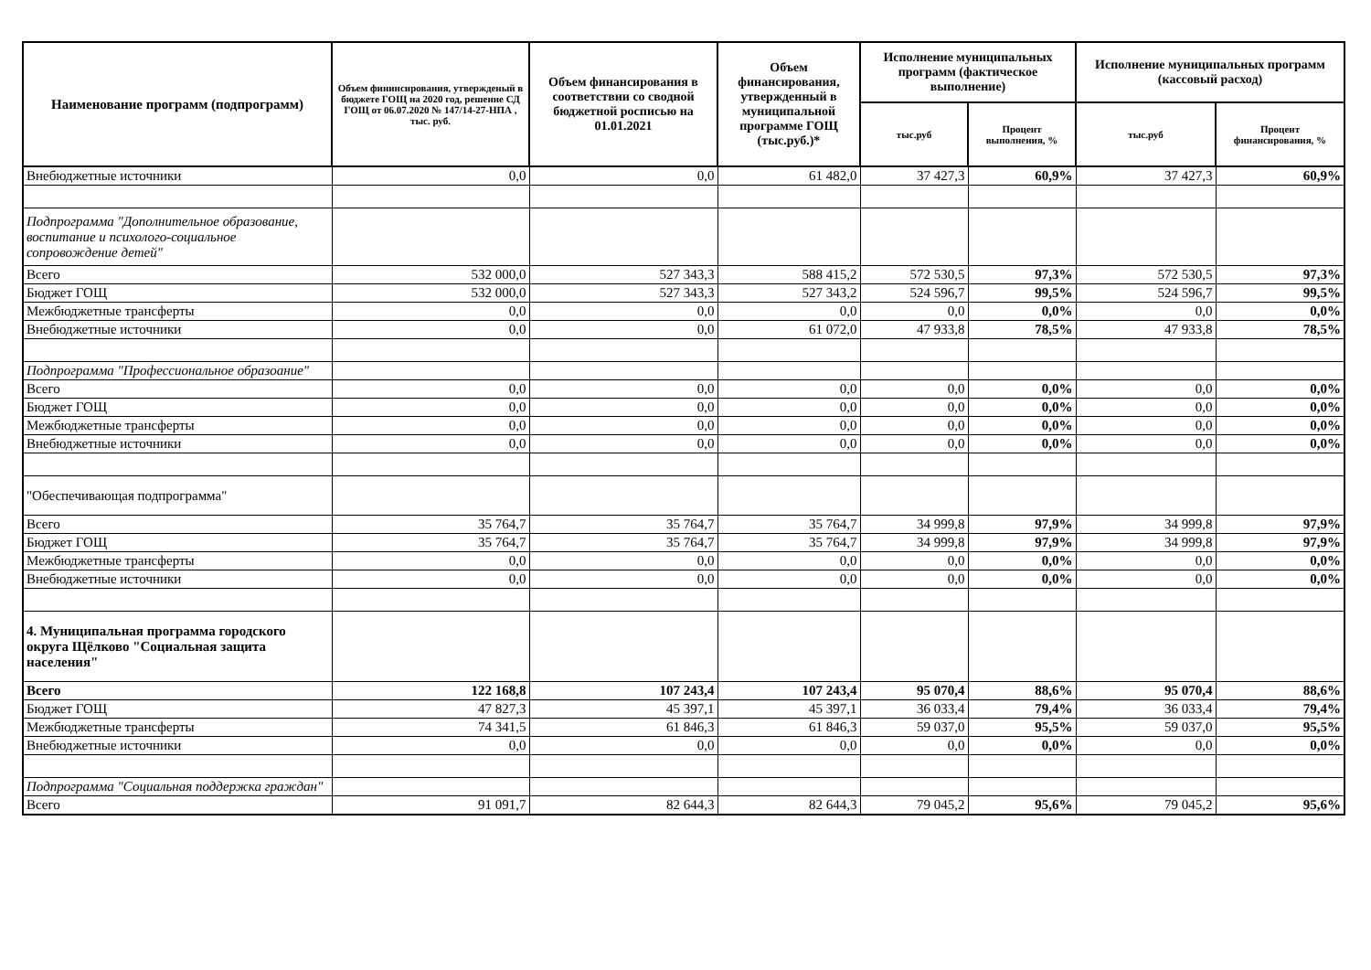| Наименование программ (подпрограмм) | Объем фининсирования, утвержденый в бюджете ГОЩ на 2020 год, решение СД ГОЩ от 06.07.2020 № 147/14-27-НПА , тыс. руб. | Объем финансирования в соответствии со сводной бюджетной росписью на 01.01.2021 | Объем финансирования, утвержденный в муниципальной программе ГОЩ (тыс.руб.)* | Исполнение муниципальных программ (фактическое выполнение) | | Исполнение муниципальных программ (кассовый расход) | |
| --- | --- | --- | --- | --- | --- | --- | --- |
| | | | | тыс.руб | Процент выполнения, % | тыс.руб | Процент финансирования, % |
| Внебюджетные источники | 0,0 | 0,0 | 61 482,0 | 37 427,3 | 60,9% | 37 427,3 | 60,9% |
| Подпрограмма "Дополнительное образование, воспитание и психолого-социальное сопровождение детей" | | | | | | | |
| Всего | 532 000,0 | 527 343,3 | 588 415,2 | 572 530,5 | 97,3% | 572 530,5 | 97,3% |
| Бюджет ГОЩ | 532 000,0 | 527 343,3 | 527 343,2 | 524 596,7 | 99,5% | 524 596,7 | 99,5% |
| Межбюджетные трансферты | 0,0 | 0,0 | 0,0 | 0,0 | 0,0% | 0,0 | 0,0% |
| Внебюджетные источники | 0,0 | 0,0 | 61 072,0 | 47 933,8 | 78,5% | 47 933,8 | 78,5% |
| Подпрограмма "Профессиональное образоание" | | | | | | | |
| Всего | 0,0 | 0,0 | 0,0 | 0,0 | 0,0% | 0,0 | 0,0% |
| Бюджет ГОЩ | 0,0 | 0,0 | 0,0 | 0,0 | 0,0% | 0,0 | 0,0% |
| Межбюджетные трансферты | 0,0 | 0,0 | 0,0 | 0,0 | 0,0% | 0,0 | 0,0% |
| Внебюджетные источники | 0,0 | 0,0 | 0,0 | 0,0 | 0,0% | 0,0 | 0,0% |
| "Обеспечивающая подпрограмма" | | | | | | | |
| Всего | 35 764,7 | 35 764,7 | 35 764,7 | 34 999,8 | 97,9% | 34 999,8 | 97,9% |
| Бюджет ГОЩ | 35 764,7 | 35 764,7 | 35 764,7 | 34 999,8 | 97,9% | 34 999,8 | 97,9% |
| Межбюджетные трансферты | 0,0 | 0,0 | 0,0 | 0,0 | 0,0% | 0,0 | 0,0% |
| Внебюджетные источники | 0,0 | 0,0 | 0,0 | 0,0 | 0,0% | 0,0 | 0,0% |
| 4. Муниципальная программа городского округа Щёлково "Социальная защита населения" | | | | | | | |
| Всего | 122 168,8 | 107 243,4 | 107 243,4 | 95 070,4 | 88,6% | 95 070,4 | 88,6% |
| Бюджет ГОЩ | 47 827,3 | 45 397,1 | 45 397,1 | 36 033,4 | 79,4% | 36 033,4 | 79,4% |
| Межбюджетные трансферты | 74 341,5 | 61 846,3 | 61 846,3 | 59 037,0 | 95,5% | 59 037,0 | 95,5% |
| Внебюджетные источники | 0,0 | 0,0 | 0,0 | 0,0 | 0,0% | 0,0 | 0,0% |
| Подпрограмма "Социальная поддержка граждан" | | | | | | | |
| Всего | 91 091,7 | 82 644,3 | 82 644,3 | 79 045,2 | 95,6% | 79 045,2 | 95,6% |